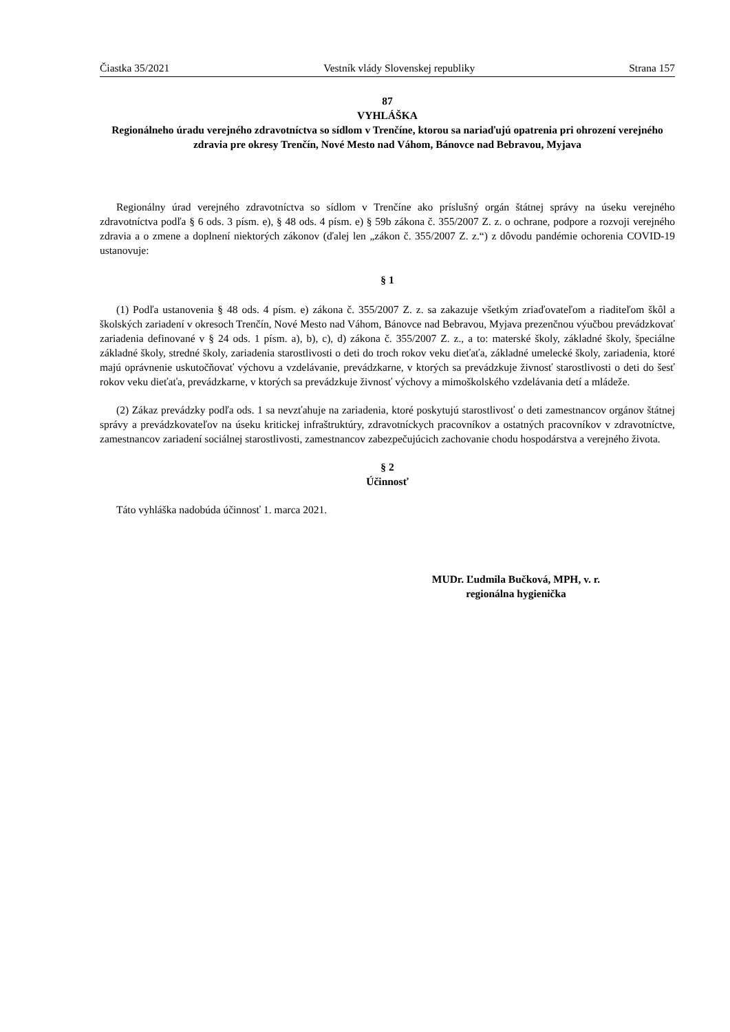Čiastka 35/2021 Vestník vlády Slovenskej republiky Strana 157
87
VYHLÁŠKA
Regionálneho úradu verejného zdravotníctva so sídlom v Trenčíne, ktorou sa nariaďujú opatrenia pri ohrození verejného zdravia pre okresy Trenčín, Nové Mesto nad Váhom, Bánovce nad Bebravou, Myjava
Regionálny úrad verejného zdravotníctva so sídlom v Trenčíne ako príslušný orgán štátnej správy na úseku verejného zdravotníctva podľa § 6 ods. 3 písm. e), § 48 ods. 4 písm. e) § 59b zákona č. 355/2007 Z. z. o ochrane, podpore a rozvoji verejného zdravia a o zmene a doplnení niektorých zákonov (ďalej len „zákon č. 355/2007 Z. z.“) z dôvodu pandémie ochorenia COVID-19 ustanovuje:
§ 1
(1) Podľa ustanovenia § 48 ods. 4 písm. e) zákona č. 355/2007 Z. z. sa zakazuje všetkým zriaďovateľom a riaditeľom škôl a školských zariadení v okresoch Trenčín, Nové Mesto nad Váhom, Bánovce nad Bebravou, Myjava prezenčnou výučbou prevádzkovať zariadenia definované v § 24 ods. 1 písm. a), b), c), d) zákona č. 355/2007 Z. z., a to: materské školy, základné školy, špeciálne základné školy, stredné školy, zariadenia starostlivosti o deti do troch rokov veku dieťaťa, základné umelecké školy, zariadenia, ktoré majú oprávnenie uskutočňovať výchovu a vzdelávanie, prevádzkarne, v ktorých sa prevádzkuje živnosť starostlivosti o deti do šesť rokov veku dieťaťa, prevádzkarne, v ktorých sa prevádzkuje živnosť výchovy a mimoškolského vzdelávania detí a mládeže.
(2) Zákaz prevádzky podľa ods. 1 sa nevzťahuje na zariadenia, ktoré poskytujú starostlivosť o deti zamestnancov orgánov štátnej správy a prevádzkovateľov na úseku kritickej infraštruktúry, zdravotníckych pracovníkov a ostatných pracovníkov v zdravotníctve, zamestnancov zariadení sociálnej starostlivosti, zamestnancov zabezpečujúcich zachovanie chodu hospodárstva a verejného života.
§ 2
Účinnosť
Táto vyhláška nadobúda účinnosť 1. marca 2021.
MUDr. Ľudmila Bučková, MPH, v. r.
regionálna hygienička